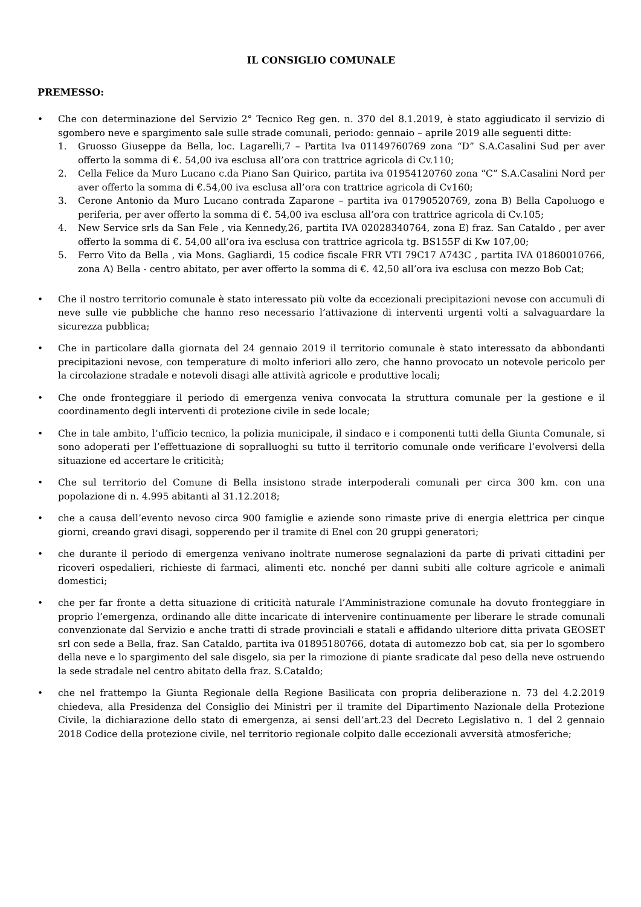IL CONSIGLIO COMUNALE
PREMESSO:
• Che con determinazione del Servizio 2° Tecnico Reg gen. n. 370 del 8.1.2019, è stato aggiudicato il servizio di sgombero neve e spargimento sale sulle strade comunali, periodo: gennaio – aprile 2019 alle seguenti ditte:
1. Gruosso Giuseppe da Bella, loc. Lagarelli,7 – Partita Iva 01149760769 zona “D” S.A.Casalini Sud per aver offerto la somma di €. 54,00 iva esclusa all’ora con trattrice agricola di Cv.110;
2. Cella Felice da Muro Lucano c.da Piano San Quirico, partita iva 01954120760 zona “C” S.A.Casalini Nord per aver offerto la somma di €.54,00 iva esclusa all’ora con trattrice agricola di Cv160;
3. Cerone Antonio da Muro Lucano contrada Zaparone – partita iva 01790520769, zona B) Bella Capoluogo e periferia, per aver offerto la somma di €. 54,00 iva esclusa all’ora con trattrice agricola di Cv.105;
4. New Service srls da San Fele , via Kennedy,26, partita IVA 02028340764, zona E) fraz. San Cataldo , per aver offerto la somma di €. 54,00 all’ora iva esclusa con trattrice agricola tg. BS155F di Kw 107,00;
5. Ferro Vito da Bella , via Mons. Gagliardi, 15 codice fiscale FRR VTI 79C17 A743C , partita IVA 01860010766, zona A) Bella - centro abitato, per aver offerto la somma di €. 42,50 all’ora iva esclusa con mezzo Bob Cat;
• Che il nostro territorio comunale è stato interessato più volte da eccezionali precipitazioni nevose con accumuli di neve sulle vie pubbliche che hanno reso necessario l’attivazione di interventi urgenti volti a salvaguardare la sicurezza pubblica;
• Che in particolare dalla giornata del 24 gennaio 2019 il territorio comunale è stato interessato da abbondanti precipitazioni nevose, con temperature di molto inferiori allo zero, che hanno provocato un notevole pericolo per la circolazione stradale e notevoli disagi alle attività agricole e produttive locali;
• Che onde fronteggiare il periodo di emergenza veniva convocata la struttura comunale per la gestione e il coordinamento degli interventi di protezione civile in sede locale;
• Che in tale ambito, l’ufficio tecnico, la polizia municipale, il sindaco e i componenti tutti della Giunta Comunale, si sono adoperati per l’effettuazione di sopralluoghi su tutto il territorio comunale onde verificare l’evolversi della situazione ed accertare le criticità;
• Che sul territorio del Comune di Bella insistono strade interpoderali comunali per circa 300 km. con una popolazione di n. 4.995 abitanti al 31.12.2018;
• che a causa dell’evento nevoso circa 900 famiglie e aziende sono rimaste prive di energia elettrica per cinque giorni, creando gravi disagi, sopperendo per il tramite di Enel con 20 gruppi generatori;
• che durante il periodo di emergenza venivano inoltrate numerose segnalazioni da parte di privati cittadini per ricoveri ospedalieri, richieste di farmaci, alimenti etc. nonché per danni subiti alle colture agricole e animali domestici;
• che per far fronte a detta situazione di criticità naturale l’Amministrazione comunale ha dovuto fronteggiare in proprio l’emergenza, ordinando alle ditte incaricate di intervenire continuamente per liberare le strade comunali convenzionate dal Servizio e anche tratti di strade provinciali e statali e affidando ulteriore ditta privata GEOSET srl con sede a Bella, fraz. San Cataldo, partita iva 01895180766, dotata di automezzo bob cat, sia per lo sgombero della neve e lo spargimento del sale disgelo, sia per la rimozione di piante sradicate dal peso della neve ostruendo la sede stradale nel centro abitato della fraz. S.Cataldo;
• che nel frattempo la Giunta Regionale della Regione Basilicata con propria deliberazione n. 73 del 4.2.2019 chiedeva, alla Presidenza del Consiglio dei Ministri per il tramite del Dipartimento Nazionale della Protezione Civile, la dichiarazione dello stato di emergenza, ai sensi dell’art.23 del Decreto Legislativo n. 1 del 2 gennaio 2018 Codice della protezione civile, nel territorio regionale colpito dalle eccezionali avversità atmosferiche;